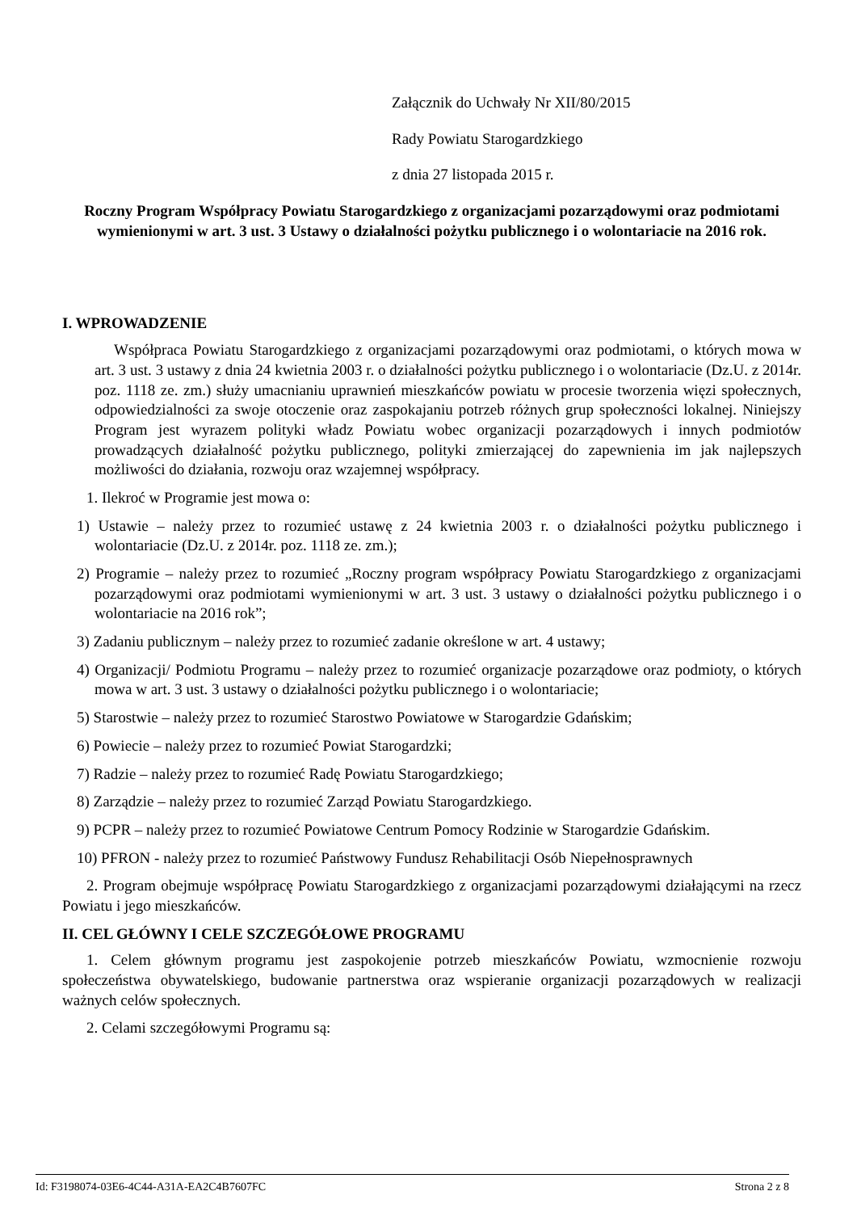Załącznik do Uchwały Nr XII/80/2015
Rady Powiatu Starogardzkiego
z dnia 27 listopada 2015 r.
Roczny Program Współpracy Powiatu Starogardzkiego z organizacjami pozarządowymi oraz podmiotami wymienionymi w art. 3 ust. 3 Ustawy o działalności pożytku publicznego i o wolontariacie na 2016 rok.
I. WPROWADZENIE
Współpraca Powiatu Starogardzkiego z organizacjami pozarządowymi oraz podmiotami, o których mowa w art. 3 ust. 3 ustawy z dnia 24 kwietnia 2003 r. o działalności pożytku publicznego i o wolontariacie (Dz.U. z 2014r. poz. 1118 ze. zm.) służy umacnianiu uprawnień mieszkańców powiatu w procesie tworzenia więzi społecznych, odpowiedzialności za swoje otoczenie oraz zaspokajaniu potrzeb różnych grup społeczności lokalnej. Niniejszy Program jest wyrazem polityki władz Powiatu wobec organizacji pozarządowych i innych podmiotów prowadzących działalność pożytku publicznego, polityki zmierzającej do zapewnienia im jak najlepszych możliwości do działania, rozwoju oraz wzajemnej współpracy.
1. Ilekroć w Programie jest mowa o:
1) Ustawie – należy przez to rozumieć ustawę z 24 kwietnia 2003 r. o działalności pożytku publicznego i wolontariacie (Dz.U. z 2014r. poz. 1118 ze. zm.);
2) Programie – należy przez to rozumieć „Roczny program współpracy Powiatu Starogardzkiego z organizacjami pozarządowymi oraz podmiotami wymienionymi w art. 3 ust. 3 ustawy o działalności pożytku publicznego i o wolontariacie na 2016 rok”;
3) Zadaniu publicznym – należy przez to rozumieć zadanie określone w art. 4 ustawy;
4) Organizacji/ Podmiotu Programu – należy przez to rozumieć organizacje pozarządowe oraz podmioty, o których mowa w art. 3 ust. 3 ustawy o działalności pożytku publicznego i o wolontariacie;
5) Starostwie – należy przez to rozumieć Starostwo Powiatowe w Starogardzie Gdańskim;
6) Powiecie – należy przez to rozumieć Powiat Starogardzki;
7) Radzie – należy przez to rozumieć Radę Powiatu Starogardzkiego;
8) Zarządzie – należy przez to rozumieć Zarząd Powiatu Starogardzkiego.
9) PCPR – należy przez to rozumieć Powiatowe Centrum Pomocy Rodzinie w Starogardzie Gdańskim.
10) PFRON - należy przez to rozumieć Państwowy Fundusz Rehabilitacji Osób Niepełnosprawnych
2. Program obejmuje współpracę Powiatu Starogardzkiego z organizacjami pozarządowymi działającymi na rzecz Powiatu i jego mieszkańców.
II. CEL GŁÓWNY I CELE SZCZEGÓŁOWE PROGRAMU
1. Celem głównym programu jest zaspokojenie potrzeb mieszkańców Powiatu, wzmocnienie rozwoju społeczeństwa obywatelskiego, budowanie partnerstwa oraz wspieranie organizacji pozarządowych w realizacji ważnych celów społecznych.
2. Celami szczegółowymi Programu są:
Id: F3198074-03E6-4C44-A31A-EA2C4B7607FC Strona 2 z 8